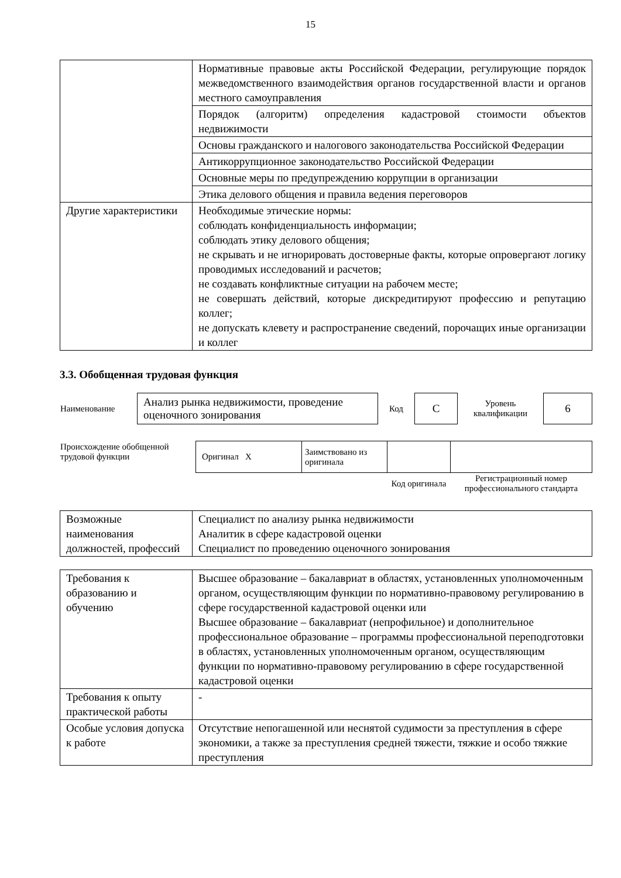15
| | Нормативные правовые акты Российской Федерации, регулирующие порядок межведомственного взаимодействия органов государственной власти и органов местного самоуправления |
| | Порядок (алгоритм) определения кадастровой стоимости объектов недвижимости |
| | Основы гражданского и налогового законодательства Российской Федерации |
| | Антикоррупционное законодательство Российской Федерации |
| | Основные меры по предупреждению коррупции в организации |
| | Этика делового общения и правила ведения переговоров |
| Другие характеристики | Необходимые этические нормы: соблюдать конфиденциальность информации; соблюдать этику делового общения; не скрывать и не игнорировать достоверные факты, которые опровергают логику проводимых исследований и расчетов; не создавать конфликтные ситуации на рабочем месте; не совершать действий, которые дискредитируют профессию и репутацию коллег; не допускать клевету и распространение сведений, порочащих иные организации и коллег |
3.3. Обобщенная трудовая функция
| Наименование | Анализ рынка недвижимости, проведение оценочного зонирования | Код | С | Уровень квалификации | 6 |
| Происхождение обобщенной трудовой функции | Оригинал X | Заимствовано из оригинала | | |
| | | | Код оригинала | Регистрационный номер профессионального стандарта |
| Возможные наименования должностей, профессий | Специалист по анализу рынка недвижимости Аналитик в сфере кадастровой оценки Специалист по проведению оценочного зонирования |
| Требования к образованию и обучению | Высшее образование – бакалавриат в областях, установленных уполномоченным органом, осуществляющим функции по нормативно-правовому регулированию в сфере государственной кадастровой оценки или Высшее образование – бакалавриат (непрофильное) и дополнительное профессиональное образование – программы профессиональной переподготовки в областях, установленных уполномоченным органом, осуществляющим функции по нормативно-правовому регулированию в сфере государственной кадастровой оценки |
| Требования к опыту практической работы | - |
| Особые условия допуска к работе | Отсутствие непогашенной или неснятой судимости за преступления в сфере экономики, а также за преступления средней тяжести, тяжкие и особо тяжкие преступления |